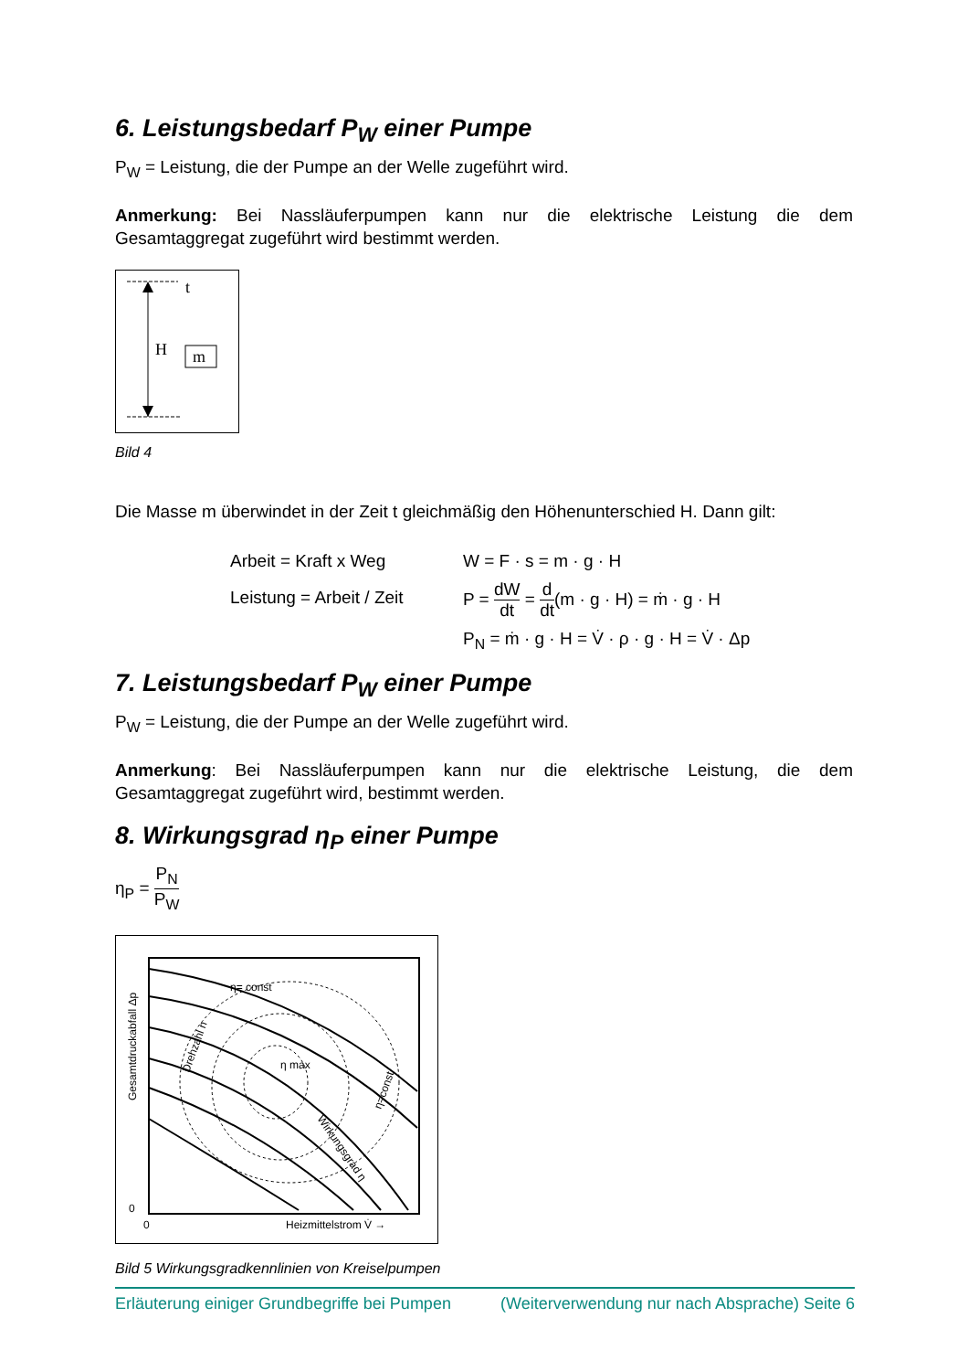6. Leistungsbedarf P<sub>W</sub> einer Pumpe
P<sub>W</sub> = Leistung, die der Pumpe an der Welle zugeführt wird.
Anmerkung: Bei Nassläuferpumpen kann nur die elektrische Leistung die dem Gesamtaggregat zugeführt wird bestimmt werden.
t
H
m
Bild 4
Die Masse m überwindet in der Zeit t gleichmäßig den Höhenunterschied H. Dann gilt:
Arbeit = Kraft x Weg
Leistung = Arbeit / Zeit
W = F · s = m · g · H
P = dW dt = d dt(m · g · H) = ṁ · g · H
P<sub>N</sub> = ṁ · g · H = V̇ · ρ · g · H = V̇ · Δp
7. Leistungsbedarf P<sub>W</sub> einer Pumpe
P<sub>W</sub> = Leistung, die der Pumpe an der Welle zugeführt wird.
Anmerkung: Bei Nassläuferpumpen kann nur die elektrische Leistung, die dem Gesamtaggregat zugeführt wird, bestimmt werden.
8. Wirkungsgrad η<sub>P</sub> einer Pumpe
η<sub>P</sub> = P<sub>N</sub> P<sub>W</sub>
η= const
η max
Drehzahl n
Wirkungsgrad η
η=const
Gesamtdruckabfall Δp
0
0
Heizmittelstrom V̇ →
Bild 5 Wirkungsgradkennlinien von Kreiselpumpen
Erläuterung einiger Grundbegriffe bei Pumpen (Weiterverwendung nur nach Absprache) Seite 6